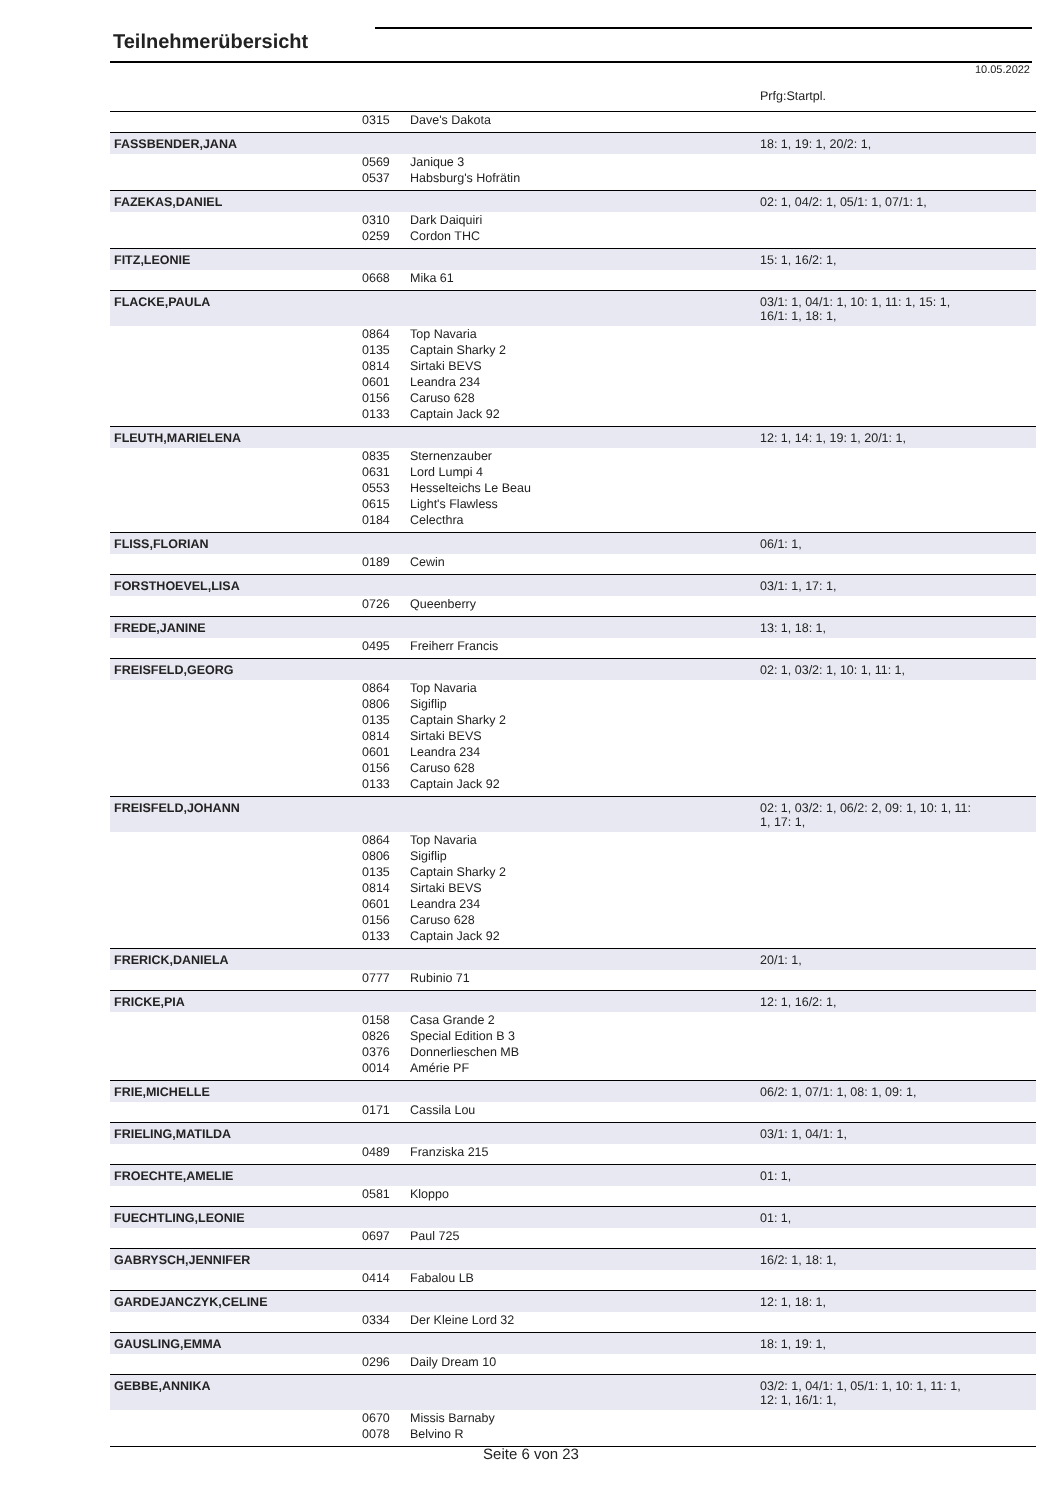Teilnehmerübersicht
10.05.2022
| | | | Prfg:Startpl. |
| | 0315 | Dave's Dakota | |
| FASSBENDER,JANA | | | 18: 1, 19: 1, 20/2: 1, |
| | 0569 | Janique 3 | |
| | 0537 | Habsburg's Hofrätin | |
| FAZEKAS,DANIEL | | | 02: 1, 04/2: 1, 05/1: 1, 07/1: 1, |
| | 0310 | Dark Daiquiri | |
| | 0259 | Cordon THC | |
| FITZ,LEONIE | | | 15: 1, 16/2: 1, |
| | 0668 | Mika 61 | |
| FLACKE,PAULA | | | 03/1: 1, 04/1: 1, 10: 1, 11: 1, 15: 1, 16/1: 1, 18: 1, |
| | 0864 | Top Navaria | |
| | 0135 | Captain Sharky 2 | |
| | 0814 | Sirtaki BEVS | |
| | 0601 | Leandra 234 | |
| | 0156 | Caruso 628 | |
| | 0133 | Captain Jack 92 | |
| FLEUTH,MARIELENA | | | 12: 1, 14: 1, 19: 1, 20/1: 1, |
| | 0835 | Sternenzauber | |
| | 0631 | Lord Lumpi 4 | |
| | 0553 | Hesselteichs Le Beau | |
| | 0615 | Light's Flawless | |
| | 0184 | Celecthra | |
| FLISS,FLORIAN | | | 06/1: 1, |
| | 0189 | Cewin | |
| FORSTHOEVEL,LISA | | | 03/1: 1, 17: 1, |
| | 0726 | Queenberry | |
| FREDE,JANINE | | | 13: 1, 18: 1, |
| | 0495 | Freiherr Francis | |
| FREISFELD,GEORG | | | 02: 1, 03/2: 1, 10: 1, 11: 1, |
| | 0864 | Top Navaria | |
| | 0806 | Sigiflip | |
| | 0135 | Captain Sharky 2 | |
| | 0814 | Sirtaki BEVS | |
| | 0601 | Leandra 234 | |
| | 0156 | Caruso 628 | |
| | 0133 | Captain Jack 92 | |
| FREISFELD,JOHANN | | | 02: 1, 03/2: 1, 06/2: 2, 09: 1, 10: 1, 11: 1, 17: 1, |
| | 0864 | Top Navaria | |
| | 0806 | Sigiflip | |
| | 0135 | Captain Sharky 2 | |
| | 0814 | Sirtaki BEVS | |
| | 0601 | Leandra 234 | |
| | 0156 | Caruso 628 | |
| | 0133 | Captain Jack 92 | |
| FRERICK,DANIELA | | | 20/1: 1, |
| | 0777 | Rubinio 71 | |
| FRICKE,PIA | | | 12: 1, 16/2: 1, |
| | 0158 | Casa Grande 2 | |
| | 0826 | Special Edition B 3 | |
| | 0376 | Donnerlieschen MB | |
| | 0014 | Amérie PF | |
| FRIE,MICHELLE | | | 06/2: 1, 07/1: 1, 08: 1, 09: 1, |
| | 0171 | Cassila Lou | |
| FRIELING,MATILDA | | | 03/1: 1, 04/1: 1, |
| | 0489 | Franziska 215 | |
| FROECHTE,AMELIE | | | 01: 1, |
| | 0581 | Kloppo | |
| FUECHTLING,LEONIE | | | 01: 1, |
| | 0697 | Paul 725 | |
| GABRYSCH,JENNIFER | | | 16/2: 1, 18: 1, |
| | 0414 | Fabalou LB | |
| GARDEJANCZYK,CELINE | | | 12: 1, 18: 1, |
| | 0334 | Der Kleine Lord 32 | |
| GAUSLING,EMMA | | | 18: 1, 19: 1, |
| | 0296 | Daily Dream 10 | |
| GEBBE,ANNIKA | | | 03/2: 1, 04/1: 1, 05/1: 1, 10: 1, 11: 1, 12: 1, 16/1: 1, |
| | 0670 | Missis Barnaby | |
| | 0078 | Belvino R | |
Seite 6 von 23